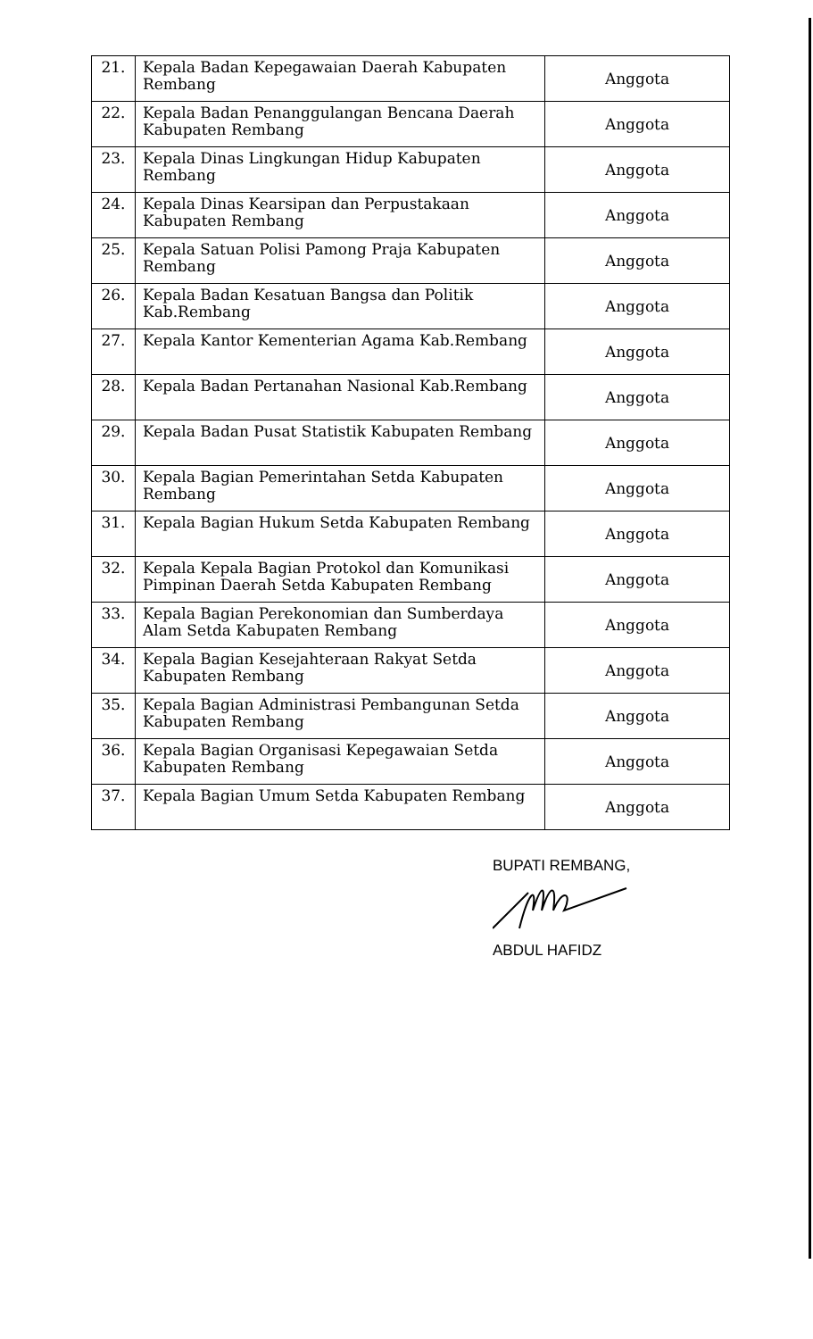| 21. | Kepala Badan Kepegawaian Daerah Kabupaten Rembang | Anggota |
| 22. | Kepala Badan Penanggulangan Bencana Daerah Kabupaten Rembang | Anggota |
| 23. | Kepala Dinas Lingkungan Hidup Kabupaten Rembang | Anggota |
| 24. | Kepala Dinas Kearsipan dan Perpustakaan Kabupaten Rembang | Anggota |
| 25. | Kepala Satuan Polisi Pamong Praja Kabupaten Rembang | Anggota |
| 26. | Kepala Badan Kesatuan Bangsa dan Politik Kab.Rembang | Anggota |
| 27. | Kepala Kantor Kementerian Agama Kab.Rembang | Anggota |
| 28. | Kepala Badan Pertanahan Nasional Kab.Rembang | Anggota |
| 29. | Kepala Badan Pusat Statistik Kabupaten Rembang | Anggota |
| 30. | Kepala Bagian Pemerintahan Setda Kabupaten Rembang | Anggota |
| 31. | Kepala Bagian Hukum Setda Kabupaten Rembang | Anggota |
| 32. | Kepala Kepala Bagian Protokol dan Komunikasi Pimpinan Daerah Setda Kabupaten Rembang | Anggota |
| 33. | Kepala Bagian Perekonomian dan Sumberdaya Alam Setda Kabupaten Rembang | Anggota |
| 34. | Kepala Bagian Kesejahteraan Rakyat Setda Kabupaten Rembang | Anggota |
| 35. | Kepala Bagian Administrasi Pembangunan Setda Kabupaten Rembang | Anggota |
| 36. | Kepala Bagian Organisasi Kepegawaian Setda Kabupaten Rembang | Anggota |
| 37. | Kepala Bagian Umum Setda Kabupaten Rembang | Anggota |
BUPATI REMBANG,
ABDUL HAFIDZ